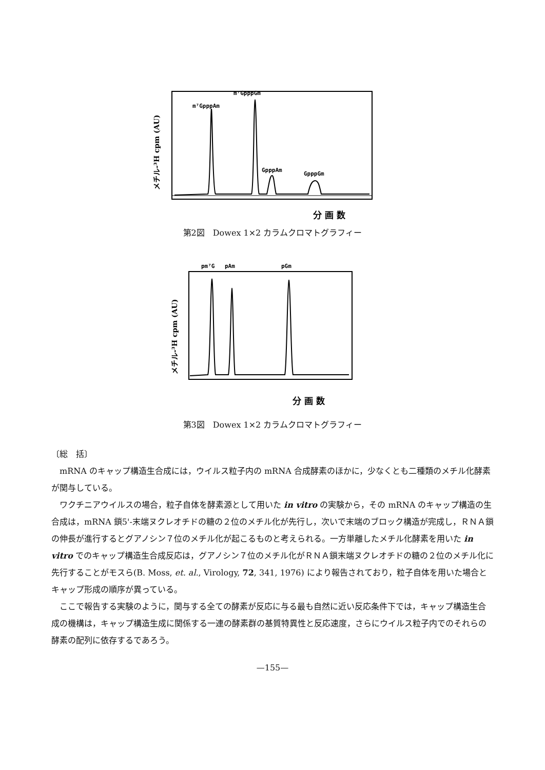m⁷GpppAm
m⁷GpppGm
GpppAm
GpppGm
メチル-³H cpm (AU)
分 画 数
第2図　Dowex 1×2 カラムクロマトグラフィー
pm⁷G
pAm
pGm
メチル-³H cpm (AU)
分 画 数
第3図　Dowex 1×2 カラムクロマトグラフィー
〔総　括〕
mRNA のキャップ構造生合成には，ウイルス粒子内の mRNA 合成酵素のほかに，少なくとも二種類のメチル化酵素が関与している。
ワクチニアウイルスの場合，粒子自体を酵素源として用いた in vitro の実験から，その mRNA のキャップ構造の生合成は，mRNA 鎖5'-末端ヌクレオチドの糖の２位のメチル化が先行し，次いで末端のブロック構造が完成し，ＲＮＡ鎖の伸長が進行するとグアノシン７位のメチル化が起こるものと考えられる。一方単離したメチル化酵素を用いた in vitro でのキャップ構造生合成反応は，グアノシン７位のメチル化がＲＮＡ鎖末端ヌクレオチドの糖の２位のメチル化に先行することがモスら(B. Moss, et. al., Virology, 72, 341, 1976) により報告されており，粒子自体を用いた場合とキャップ形成の順序が異っている。
ここで報告する実験のように，関与する全ての酵素が反応に与る最も自然に近い反応条件下では，キャップ構造生合成の機構は，キャップ構造生成に関係する一連の酵素群の基質特異性と反応速度，さらにウイルス粒子内でのそれらの酵素の配列に依存するであろう。
—155—